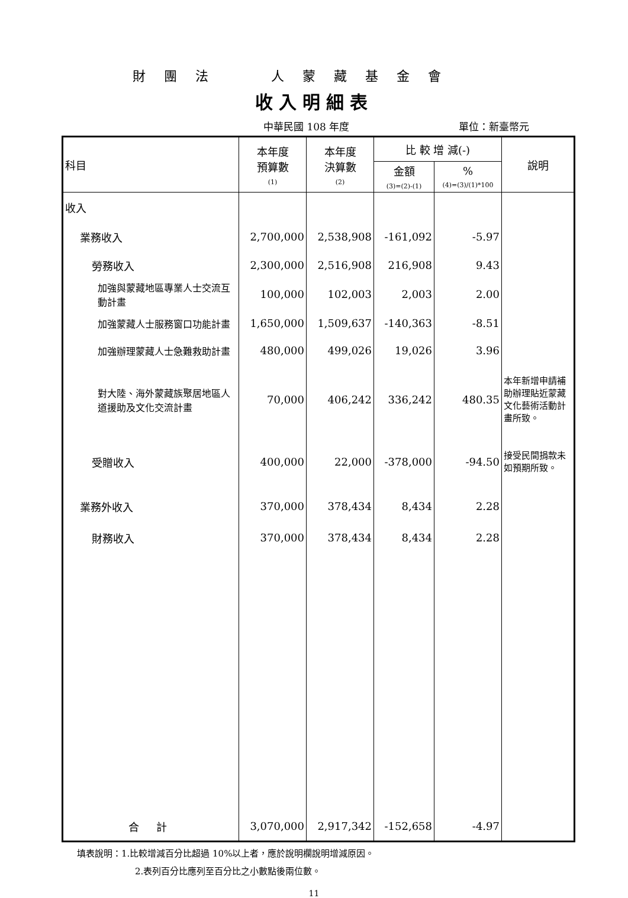財 團 法 人 蒙 藏 基 金 會
收入明細表
中華民國 108 年度 單位：新臺幣元
| 科目 | 本年度 預算數 (1) | 本年度 決算數 (2) | 比 較 增 減(-) | | 說明 |
| --- | --- | --- | --- | --- | --- |
| | | | 金額 (3)=(2)-(1) | % (4)=(3)/(1)*100 | |
| 收入 | | | | | |
| 業務收入 | 2,700,000 | 2,538,908 | -161,092 | -5.97 | |
| 勞務收入 | 2,300,000 | 2,516,908 | 216,908 | 9.43 | |
| 加強與蒙藏地區專業人士交流互動計畫 | 100,000 | 102,003 | 2,003 | 2.00 | |
| 加強蒙藏人士服務窗口功能計畫 | 1,650,000 | 1,509,637 | -140,363 | -8.51 | |
| 加強辦理蒙藏人士急難救助計畫 | 480,000 | 499,026 | 19,026 | 3.96 | |
| 對大陸、海外蒙藏族聚居地區人道援助及文化交流計畫 | 70,000 | 406,242 | 336,242 | 480.35 | 本年新增申請補助辦理貼近蒙藏文化藝術活動計畫所致。 |
| 受贈收入 | 400,000 | 22,000 | -378,000 | -94.50 | 接受民間捐款未如預期所致。 |
| 業務外收入 | 370,000 | 378,434 | 8,434 | 2.28 | |
| 財務收入 | 370,000 | 378,434 | 8,434 | 2.28 | |
| 合 計 | 3,070,000 | 2,917,342 | -152,658 | -4.97 | |
填表說明：1.比較增減百分比超過 10%以上者，應於說明欄說明增減原因。
2.表列百分比應列至百分比之小數點後兩位數。
11